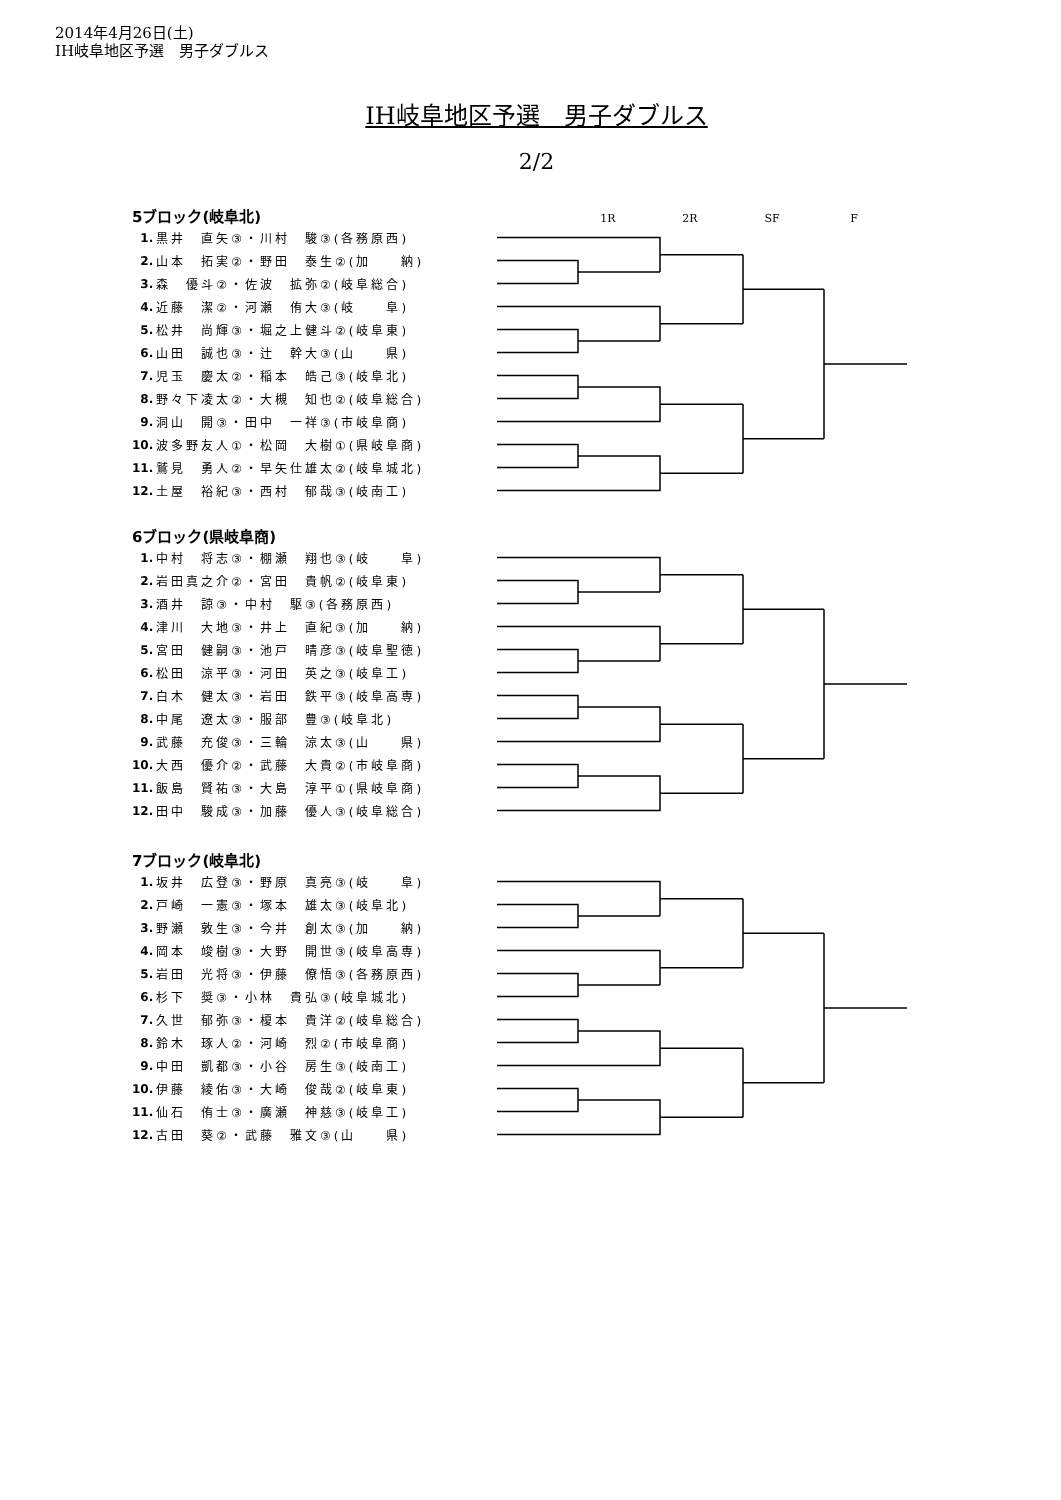2014年4月26日(土)
IH岐阜地区予選　男子ダブルス
IH岐阜地区予選　男子ダブルス
2/2
5ブロック(岐阜北)
1R 2R SF F
| 1. | 黒井 直矢③・川村 駿③(各務原西) |
| 2. | 山本 拓実②・野田 泰生②(加 納) |
| 3. | 森 優斗②・佐波 拡弥②(岐阜総合) |
| 4. | 近藤 潔②・河瀬 侑大③(岐 阜) |
| 5. | 松井 尚輝③・堀之上健斗②(岐阜東) |
| 6. | 山田 誠也③・辻 幹大③(山 県) |
| 7. | 児玉 慶太②・稲本 皓己③(岐阜北) |
| 8. | 野々下凌太②・大槻 知也②(岐阜総合) |
| 9. | 洞山 開③・田中 一祥③(市岐阜商) |
| 10. | 波多野友人①・松岡 大樹①(県岐阜商) |
| 11. | 鷲見 勇人②・早矢仕雄太②(岐阜城北) |
| 12. | 土屋 裕紀③・西村 郁哉③(岐南工) |
6ブロック(県岐阜商)
| 1. | 中村 将志③・棚瀬 翔也③(岐 阜) |
| 2. | 岩田真之介②・宮田 貴帆②(岐阜東) |
| 3. | 酒井 諒③・中村 駆③(各務原西) |
| 4. | 津川 大地③・井上 直紀③(加 納) |
| 5. | 宮田 健嗣③・池戸 晴彦③(岐阜聖徳) |
| 6. | 松田 涼平③・河田 英之③(岐阜工) |
| 7. | 白木 健太③・岩田 鉄平③(岐阜高専) |
| 8. | 中尾 遼太③・服部 豊③(岐阜北) |
| 9. | 武藤 充俊③・三輪 涼太③(山 県) |
| 10. | 大西 優介②・武藤 大貴②(市岐阜商) |
| 11. | 飯島 賢祐③・大島 淳平①(県岐阜商) |
| 12. | 田中 駿成③・加藤 優人③(岐阜総合) |
7ブロック(岐阜北)
| 1. | 坂井 広登③・野原 真亮③(岐 阜) |
| 2. | 戸崎 一憲③・塚本 雄太③(岐阜北) |
| 3. | 野瀬 敦生③・今井 創太③(加 納) |
| 4. | 岡本 竣樹③・大野 開世③(岐阜高専) |
| 5. | 岩田 光将③・伊藤 僚悟③(各務原西) |
| 6. | 杉下 奨③・小林 貴弘③(岐阜城北) |
| 7. | 久世 郁弥③・榎本 貴洋②(岐阜総合) |
| 8. | 鈴木 琢人②・河崎 烈②(市岐阜商) |
| 9. | 中田 凱都③・小谷 房生③(岐南工) |
| 10. | 伊藤 綾佑③・大崎 俊哉②(岐阜東) |
| 11. | 仙石 侑士③・廣瀬 神慈③(岐阜工) |
| 12. | 古田 葵②・武藤 雅文③(山 県) |